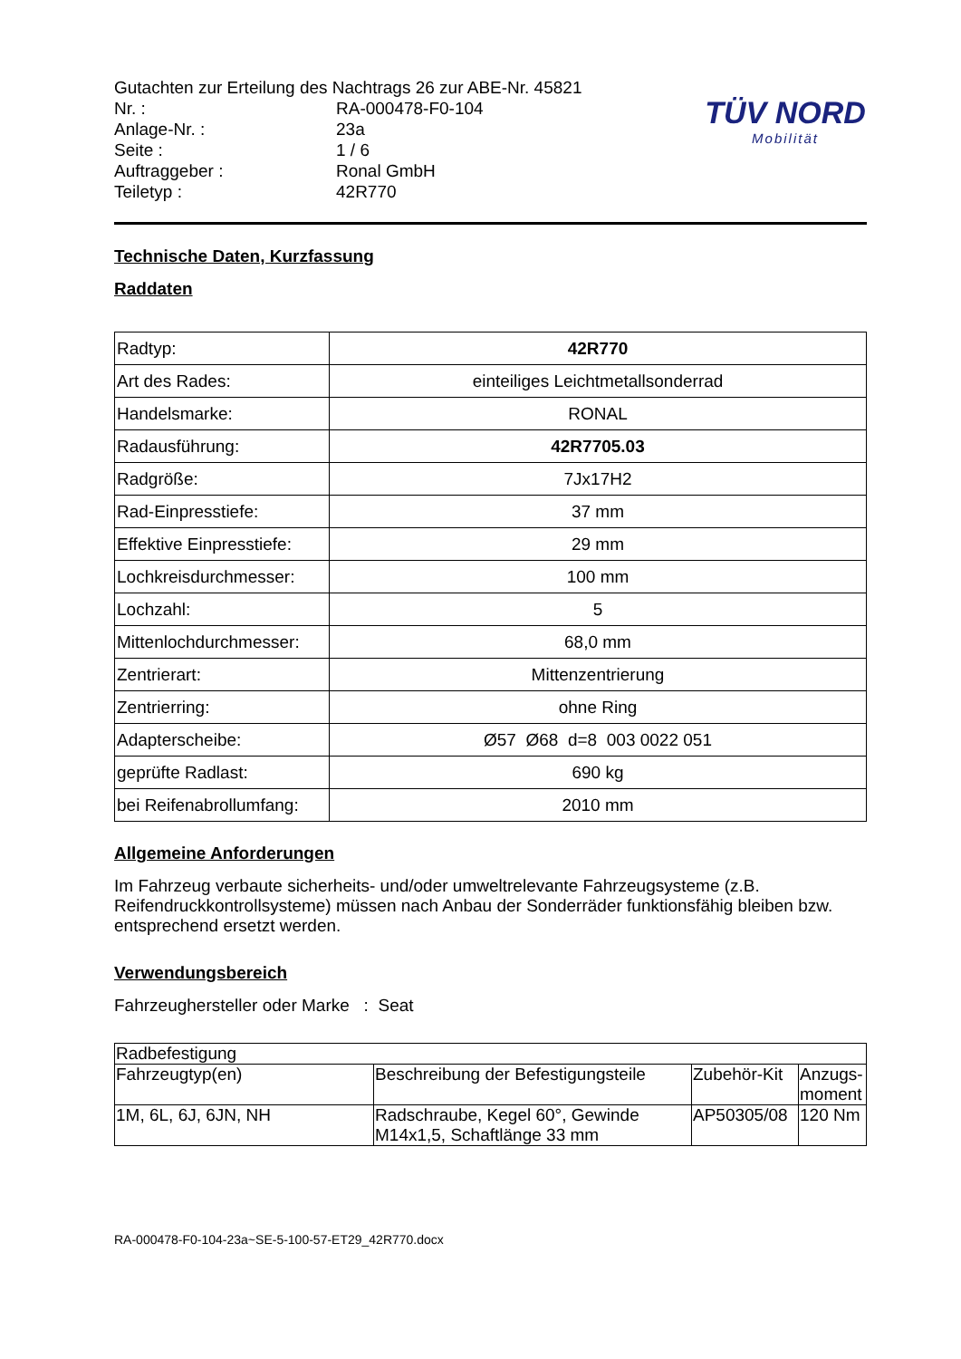| Gutachten zur Erteilung des Nachtrags 26 zur ABE-Nr. 45821 | |
| Nr. : | RA-000478-F0-104 |
| Anlage-Nr. : | 23a |
| Seite : | 1 / 6 |
| Auftraggeber : | Ronal GmbH |
| Teiletyp : | 42R770 |
TÜV NORD
Mobilität
Technische Daten, Kurzfassung
Raddaten
| Radtyp: | 42R770 |
| Art des Rades: | einteiliges Leichtmetallsonderrad |
| Handelsmarke: | RONAL |
| Radausführung: | 42R7705.03 |
| Radgröße: | 7Jx17H2 |
| Rad-Einpresstiefe: | 37 mm |
| Effektive Einpresstiefe: | 29 mm |
| Lochkreisdurchmesser: | 100 mm |
| Lochzahl: | 5 |
| Mittenlochdurchmesser: | 68,0 mm |
| Zentrierart: | Mittenzentrierung |
| Zentrierring: | ohne Ring |
| Adapterscheibe: | Ø57 Ø68 d=8 003 0022 051 |
| geprüfte Radlast: | 690 kg |
| bei Reifenabrollumfang: | 2010 mm |
Allgemeine Anforderungen
Im Fahrzeug verbaute sicherheits- und/oder umweltrelevante Fahrzeugsysteme (z.B. Reifendruckkontrollsysteme) müssen nach Anbau der Sonderräder funktionsfähig bleiben bzw. entsprechend ersetzt werden.
Verwendungsbereich
Fahrzeughersteller oder Marke : Seat
| Radbefestigung | | | |
| Fahrzeugtyp(en) | Beschreibung der Befestigungsteile | Zubehör-Kit | Anzugs- moment |
| 1M, 6L, 6J, 6JN, NH | Radschraube, Kegel 60°, Gewinde M14x1,5, Schaftlänge 33 mm | AP50305/08 | 120 Nm |
RA-000478-F0-104-23a~SE-5-100-57-ET29_42R770.docx